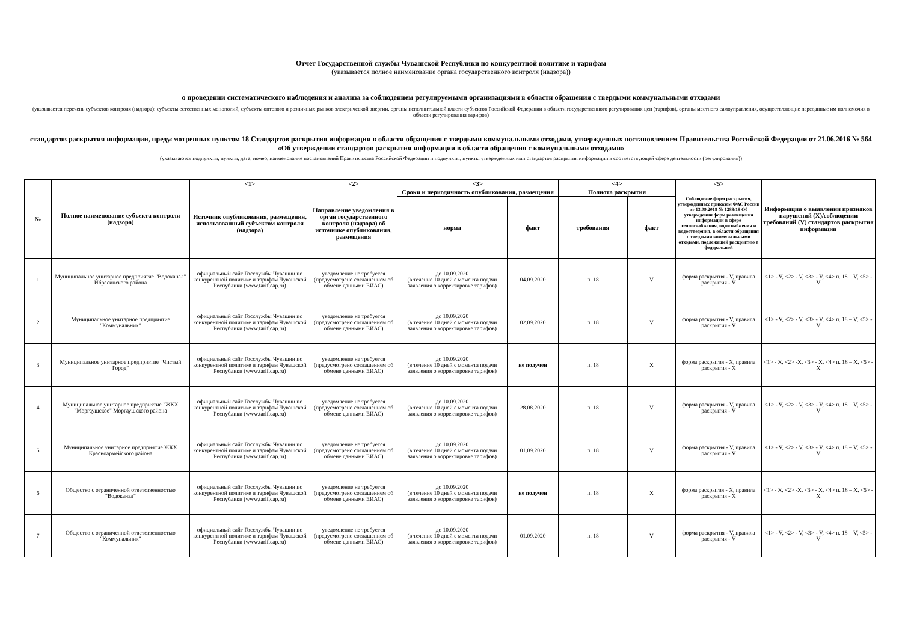Отчет Государственной службы Чувашской Республики по конкурентной политике и тарифам
(указывается полное наименование органа государственного контроля (надзора))
о проведении систематического наблюдения и анализа за соблюдением регулируемыми организациями в области обращения с твердыми коммунальными отходами
(указывается перечень субъектов контроля (надзора): субъекты естественных монополий, субъекты оптового и розничных рынков электрической энергии, органы исполнительной власти субъектов Российской Федерации в области государственного регулирования цен (тарифов), органы местного самоуправления, осуществляющие переданные им полномочия в области регулирования тарифов)
стандартов раскрытия информации, предусмотренных пунктом 18 Стандартов раскрытия информации в области обращения с твердыми коммунальными отходами, утвержденных постановлением Правительства Российской Федерации от 21.06.2016 № 564 «Об утверждении стандартов раскрытия информации в области обращения с коммунальными отходами»
(указываются подпункты, пункты, дата, номер, наименование постановлений Правительства Российской Федерации и подпункты, пункты утвержденных ими стандартов раскрытия информации в соответствующей сфере деятельности (регулирования))
| № | Полное наименование субъекта контроля (надзора) | <1> | <2> | <3> | | <4> | | <5> | Информация о выявлении признаков нарушений (X)/соблюдении требований (V) стандартов раскрытия информации |
| --- | --- | --- | --- | --- | --- | --- | --- | --- | --- |
| | | Источник опубликования, размещения, использованный субъектом контроля (надзора) | Направление уведомления в орган государственного контроля (надзора) об источнике опубликования, размещения | Сроки и периодичность опубликования, размещения | | Полнота раскрытия | | Соблюдение форм раскрытия, утвержденных приказом ФАС России от 13.09.2018 № 1288/18 Об утверждении форм размещения информации в сфере теплоснабжения, водоснабжения и водоотведения, в области обращения с твердыми коммунальными отходами, подлежащей раскрытию в федеральной | |
| | | | | норма | факт | требования | факт | | |
| 1 | Муниципальное унитарное предприятие "Водоканал" Ибресинского района | официальный сайт Госслужбы Чувашии по конкурентной политике и тарифам Чувашской Республики (www.tarif.cap.ru) | уведомление не требуется (предусмотрено соглашением об обмене данными ЕИАС) | до 10.09.2020 (в течение 10 дней с момента подачи заявления о корректировке тарифов) | 04.09.2020 | п. 18 | V | форма раскрытия - V, правила раскрытия - V | <1> - V, <2> - V, <3> - V, <4> п. 18 – V, <5> - V |
| 2 | Муниципальное унитарное предприятие "Коммунальник" | официальный сайт Госслужбы Чувашии по конкурентной политике и тарифам Чувашской Республики (www.tarif.cap.ru) | уведомление не требуется (предусмотрено соглашением об обмене данными ЕИАС) | до 10.09.2020 (в течение 10 дней с момента подачи заявления о корректировке тарифов) | 02.09.2020 | п. 18 | V | форма раскрытия - V, правила раскрытия - V | <1> - V, <2> - V, <3> - V, <4> п. 18 – V, <5> - V |
| 3 | Муниципальное унитарное предприятие "Чистый Город" | официальный сайт Госслужбы Чувашии по конкурентной политике и тарифам Чувашской Республики (www.tarif.cap.ru) | уведомление не требуется (предусмотрено соглашением об обмене данными ЕИАС) | до 10.09.2020 (в течение 10 дней с момента подачи заявления о корректировке тарифов) | не получен | п. 18 | X | форма раскрытия - X, правила раскрытия - X | <1> - X, <2> -X, <3> - X, <4> п. 18 – X, <5> - X |
| 4 | Муниципальное унитарное предприятие "ЖКХ "Моргаушское" Моргаушского района | официальный сайт Госслужбы Чувашии по конкурентной политике и тарифам Чувашской Республики (www.tarif.cap.ru) | уведомление не требуется (предусмотрено соглашением об обмене данными ЕИАС) | до 10.09.2020 (в течение 10 дней с момента подачи заявления о корректировке тарифов) | 28.08.2020 | п. 18 | V | форма раскрытия - V, правила раскрытия - V | <1> - V, <2> - V, <3> - V, <4> п. 18 – V, <5> - V |
| 5 | Муниципальное унитарное предприятие ЖКХ Красноармейского района | официальный сайт Госслужбы Чувашии по конкурентной политике и тарифам Чувашской Республики (www.tarif.cap.ru) | уведомление не требуется (предусмотрено соглашением об обмене данными ЕИАС) | до 10.09.2020 (в течение 10 дней с момента подачи заявления о корректировке тарифов) | 01.09.2020 | п. 18 | V | форма раскрытия - V, правила раскрытия - V | <1> - V, <2> - V, <3> - V, <4> п. 18 – V, <5> - V |
| 6 | Общество с ограниченной ответственностью "Водоканал" | официальный сайт Госслужбы Чувашии по конкурентной политике и тарифам Чувашской Республики (www.tarif.cap.ru) | уведомление не требуется (предусмотрено соглашением об обмене данными ЕИАС) | до 10.09.2020 (в течение 10 дней с момента подачи заявления о корректировке тарифов) | не получен | п. 18 | X | форма раскрытия - X, правила раскрытия - X | <1> - X, <2> -X, <3> - X, <4> п. 18 – X, <5> - X |
| 7 | Общество с ограниченной ответственностью "Коммунальник" | официальный сайт Госслужбы Чувашии по конкурентной политике и тарифам Чувашской Республики (www.tarif.cap.ru) | уведомление не требуется (предусмотрено соглашением об обмене данными ЕИАС) | до 10.09.2020 (в течение 10 дней с момента подачи заявления о корректировке тарифов) | 01.09.2020 | п. 18 | V | форма раскрытия - V, правила раскрытия - V | <1> - V, <2> - V, <3> - V, <4> п. 18 – V, <5> - V |